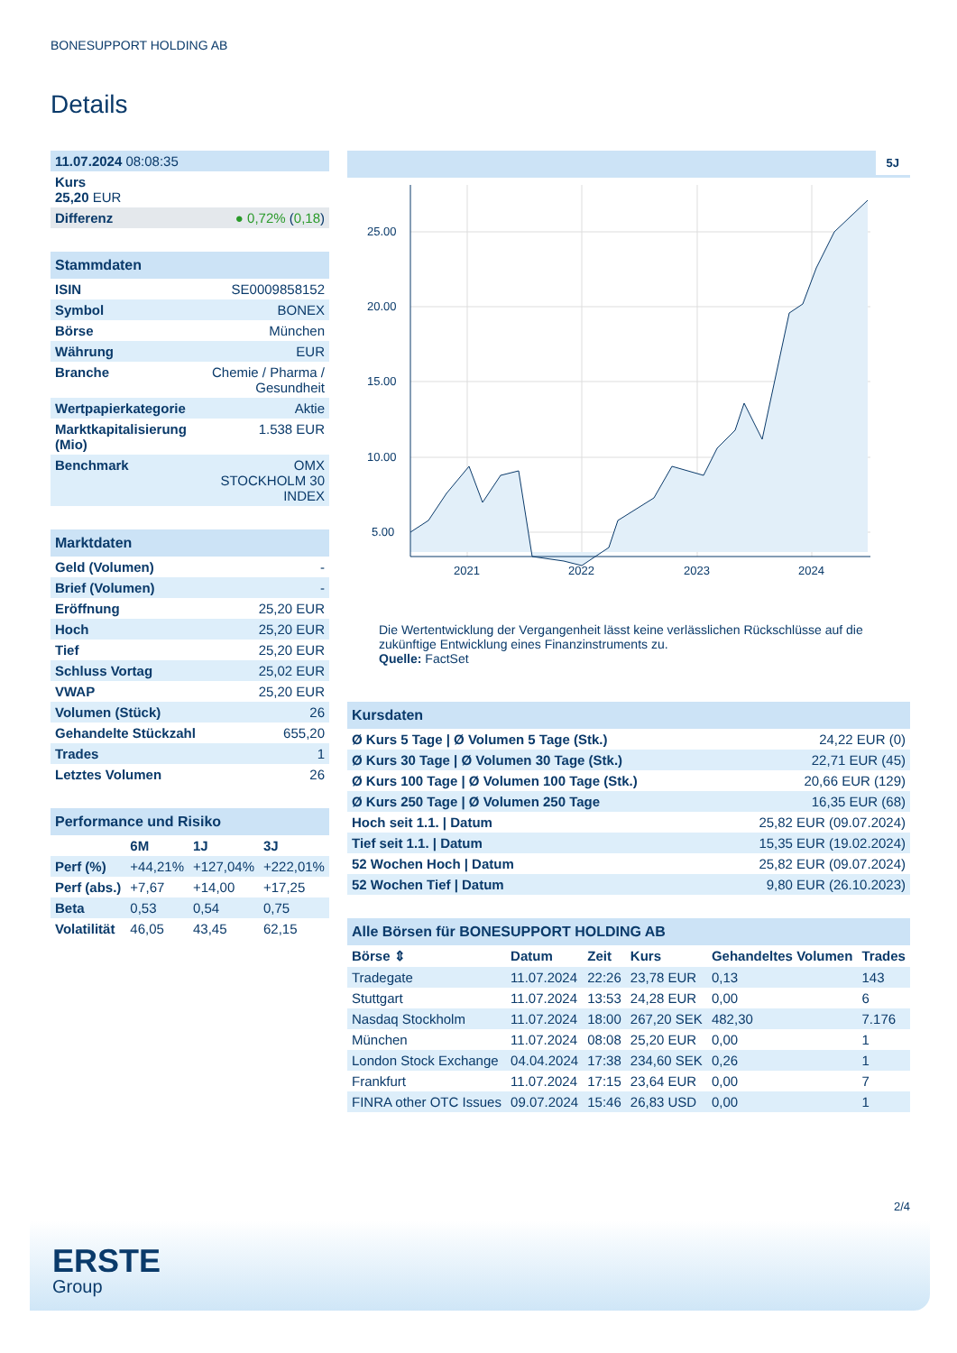BONESUPPORT HOLDING AB
Details
| 11.07.2024 08:08:35 |
| Kurs 25,20 EUR |
| Differenz ● 0,72% ( 0,18 ) |
| Stammdaten | |
| ISIN | SE0009858152 |
| Symbol | BONEX |
| Börse | München |
| Währung | EUR |
| Branche | Chemie / Pharma / Gesundheit |
| Wertpapierkategorie | Aktie |
| Marktkapitalisierung (Mio) | 1.538 EUR |
| Benchmark | OMX STOCKHOLM 30 INDEX |
| Marktdaten | |
| Geld (Volumen) | - |
| Brief (Volumen) | - |
| Eröffnung | 25,20 EUR |
| Hoch | 25,20 EUR |
| Tief | 25,20 EUR |
| Schluss Vortag | 25,02 EUR |
| VWAP | 25,20 EUR |
| Volumen (Stück) | 26 |
| Gehandelte Stückzahl | 655,20 |
| Trades | 1 |
| Letztes Volumen | 26 |
| Performance und Risiko | | | |
| | 6M | 1J | 3J |
| Perf (%) | +44,21% | +127,04% | +222,01% |
| Perf (abs.) | +7,67 | +14,00 | +17,25 |
| Beta | 0,53 | 0,54 | 0,75 |
| Volatilität | 46,05 | 43,45 | 62,15 |
5J
25.00
20.00
15.00
10.00
5.00
2021
2022
2023
2024
Die Wertentwicklung der Vergangenheit lässt keine verlässlichen Rückschlüsse auf die zukünftige Entwicklung eines Finanzinstruments zu.
Quelle: FactSet
| Kursdaten | |
| Ø Kurs 5 Tage / Ø Volumen 5 Tage (Stk.) | 24,22 EUR (0) |
| Ø Kurs 30 Tage / Ø Volumen 30 Tage (Stk.) | 22,71 EUR (45) |
| Ø Kurs 100 Tage / Ø Volumen 100 Tage (Stk.) | 20,66 EUR (129) |
| Ø Kurs 250 Tage / Ø Volumen 250 Tage | 16,35 EUR (68) |
| Hoch seit 1.1. / Datum | 25,82 EUR (09.07.2024) |
| Tief seit 1.1. / Datum | 15,35 EUR (19.02.2024) |
| 52 Wochen Hoch / Datum | 25,82 EUR (09.07.2024) |
| 52 Wochen Tief / Datum | 9,80 EUR (26.10.2023) |
| Alle Börsen für BONESUPPORT HOLDING AB | | | | | |
| Börse ⇕ | Datum | Zeit | Kurs | Gehandeltes Volumen | Trades |
| Tradegate | 11.07.2024 | 22:26 | 23,78 EUR | 0,13 | 143 |
| Stuttgart | 11.07.2024 | 13:53 | 24,28 EUR | 0,00 | 6 |
| Nasdaq Stockholm | 11.07.2024 | 18:00 | 267,20 SEK | 482,30 | 7.176 |
| München | 11.07.2024 | 08:08 | 25,20 EUR | 0,00 | 1 |
| London Stock Exchange | 04.04.2024 | 17:38 | 234,60 SEK | 0,26 | 1 |
| Frankfurt | 11.07.2024 | 17:15 | 23,64 EUR | 0,00 | 7 |
| FINRA other OTC Issues | 09.07.2024 | 15:46 | 26,83 USD | 0,00 | 1 |
2/4
ERSTE
Group